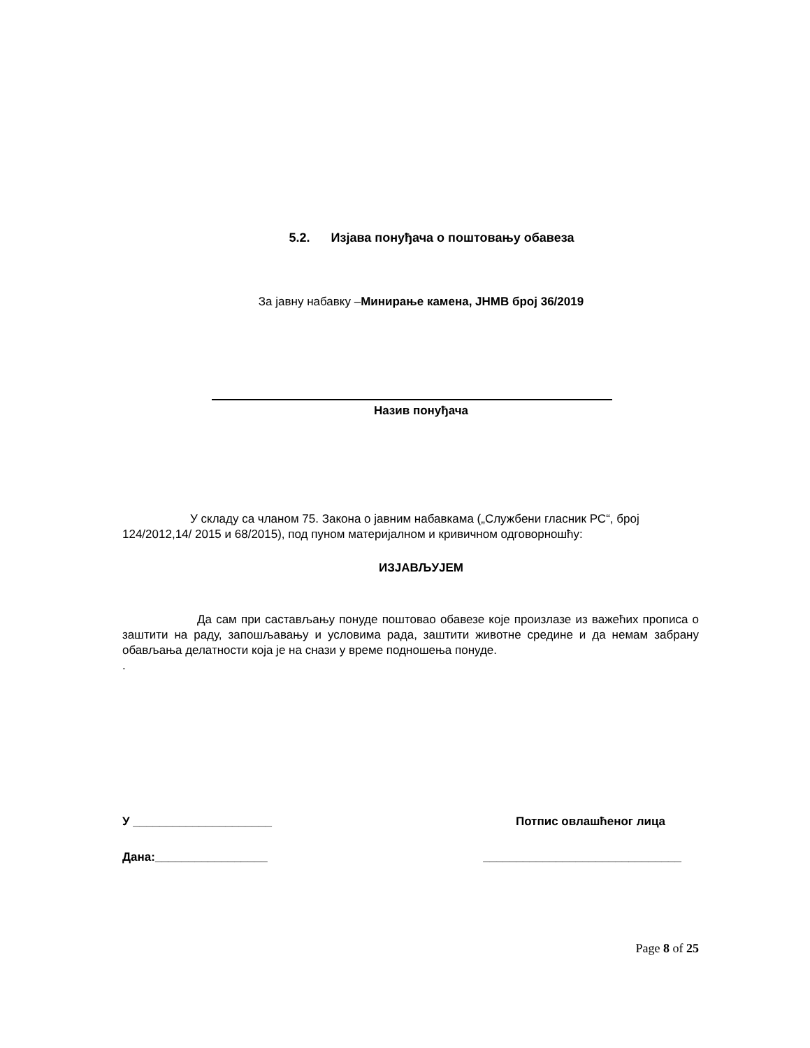5.2. Изјава понуђача о поштовању обавеза
За јавну набавку –Минирање камена, ЈНМВ број 36/2019
Назив понуђача
У складу са чланом 75. Закона о јавним набавкама („Службени гласник РС“, број 124/2012,14/ 2015 и 68/2015), под пуном материјалном и кривичном одговорношћу:
ИЗЈАВЉУЈЕМ
Да сам при састављању понуде поштовао обавезе које произлазе из важећих прописа о заштити на раду, запошљавању и условима рада, заштити животне средине и да немам забрану обављања делатности која је на снази у време подношења понуде.
.
У _____________________ Потпис овлашћеног лица
Дана:_________________ ______________________________
Page 8 of 25